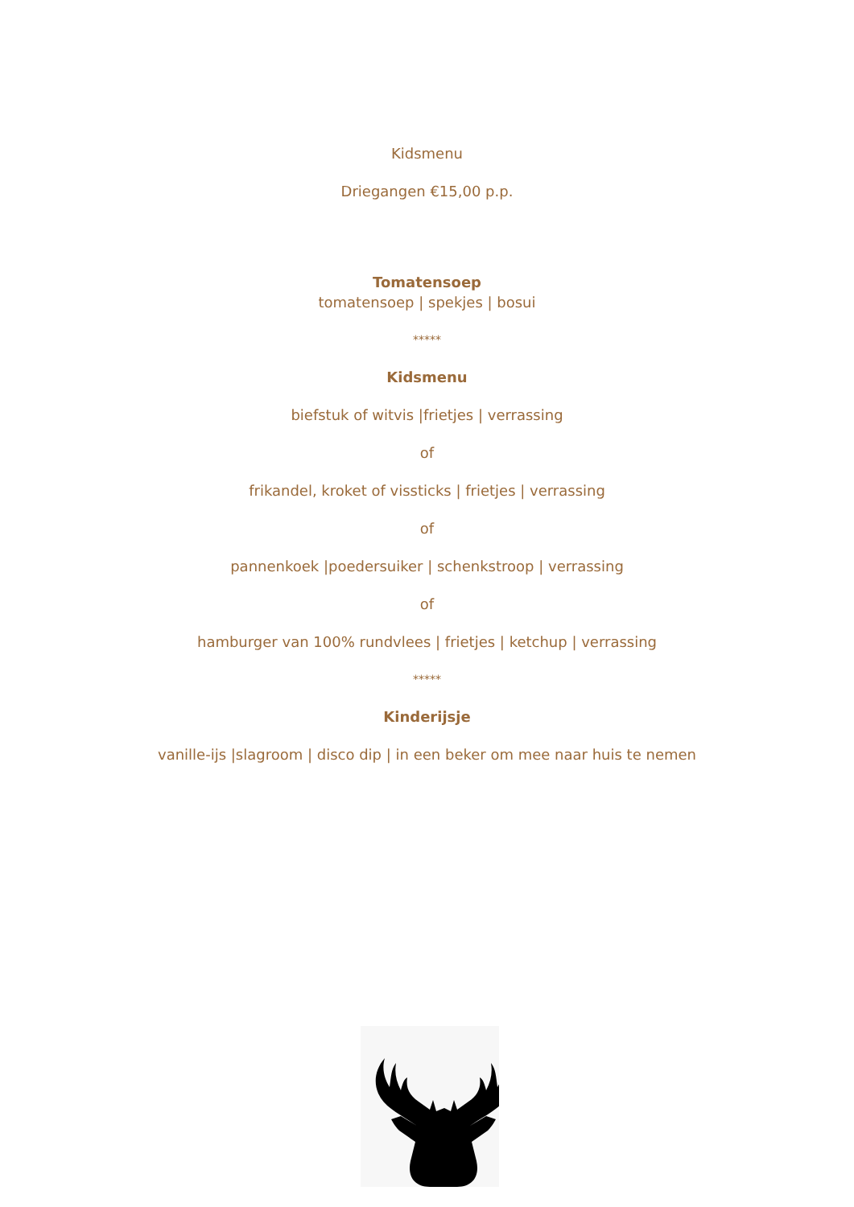Kidsmenu
Driegangen €15,00 p.p.
Tomatensoep
tomatensoep | spekjes | bosui
*****
Kidsmenu
biefstuk of witvis |frietjes | verrassing
of
frikandel, kroket of vissticks | frietjes | verrassing
of
pannenkoek |poedersuiker | schenkstroop | verrassing
of
hamburger van 100% rundvlees | frietjes | ketchup | verrassing
*****
Kinderijsje
vanille-ijs |slagroom | disco dip | in een beker om mee naar huis te nemen